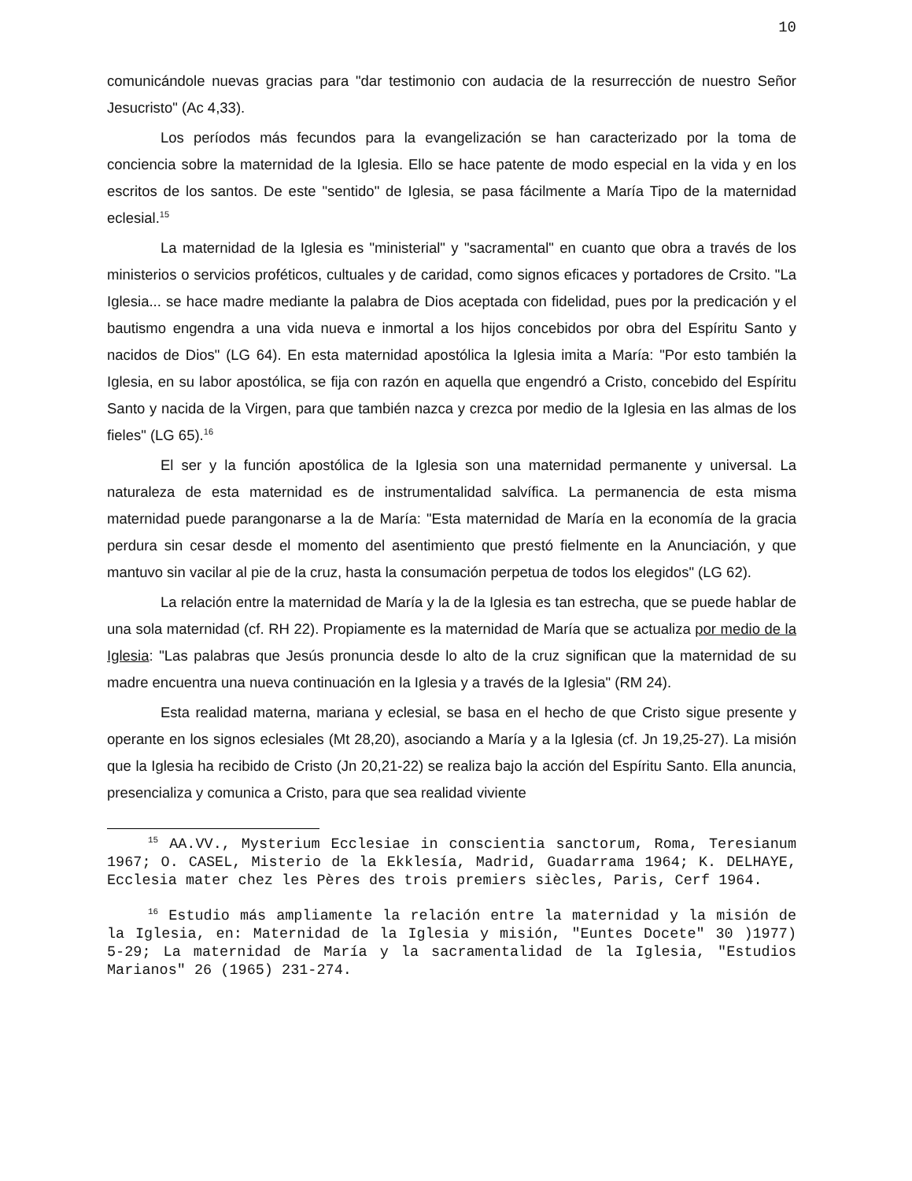10
comunicándole nuevas gracias para "dar testimonio con audacia de la resurrección de nuestro Señor Jesucristo" (Ac 4,33).
Los períodos más fecundos para la evangelización se han caracterizado por la toma de conciencia sobre la maternidad de la Iglesia. Ello se hace patente de modo especial en la vida y en los escritos de los santos. De este "sentido" de Iglesia, se pasa fácilmente a María Tipo de la maternidad eclesial.<sup>15</sup>
La maternidad de la Iglesia es "ministerial" y "sacramental" en cuanto que obra a través de los ministerios o servicios proféticos, cultuales y de caridad, como signos eficaces y portadores de Crsito. "La Iglesia... se hace madre mediante la palabra de Dios aceptada con fidelidad, pues por la predicación y el bautismo engendra a una vida nueva e inmortal a los hijos concebidos por obra del Espíritu Santo y nacidos de Dios" (LG 64). En esta maternidad apostólica la Iglesia imita a María: "Por esto también la Iglesia, en su labor apostólica, se fija con razón en aquella que engendró a Cristo, concebido del Espíritu Santo y nacida de la Virgen, para que también nazca y crezca por medio de la Iglesia en las almas de los fieles" (LG 65).<sup>16</sup>
El ser y la función apostólica de la Iglesia son una maternidad permanente y universal. La naturaleza de esta maternidad es de instrumentalidad salvífica. La permanencia de esta misma maternidad puede parangonarse a la de María: "Esta maternidad de María en la economía de la gracia perdura sin cesar desde el momento del asentimiento que prestó fielmente en la Anunciación, y que mantuvo sin vacilar al pie de la cruz, hasta la consumación perpetua de todos los elegidos" (LG 62).
La relación entre la maternidad de María y la de la Iglesia es tan estrecha, que se puede hablar de una sola maternidad (cf. RH 22). Propiamente es la maternidad de María que se actualiza por medio de la Iglesia: "Las palabras que Jesús pronuncia desde lo alto de la cruz significan que la maternidad de su madre encuentra una nueva continuación en la Iglesia y a través de la Iglesia" (RM 24).
Esta realidad materna, mariana y eclesial, se basa en el hecho de que Cristo sigue presente y operante en los signos eclesiales (Mt 28,20), asociando a María y a la Iglesia (cf. Jn 19,25-27). La misión que la Iglesia ha recibido de Cristo (Jn 20,21-22) se realiza bajo la acción del Espíritu Santo. Ella anuncia, presencializa y comunica a Cristo, para que sea realidad viviente
<sup>15</sup> AA.VV., Mysterium Ecclesiae in conscientia sanctorum, Roma, Teresianum 1967; O. CASEL, Misterio de la Ekklesía, Madrid, Guadarrama 1964; K. DELHAYE, Ecclesia mater chez les Pères des trois premiers siècles, Paris, Cerf 1964.
<sup>16</sup> Estudio más ampliamente la relación entre la maternidad y la misión de la Iglesia, en: Maternidad de la Iglesia y misión, "Euntes Docete" 30 )1977) 5-29; La maternidad de María y la sacramentalidad de la Iglesia, "Estudios Marianos" 26 (1965) 231-274.